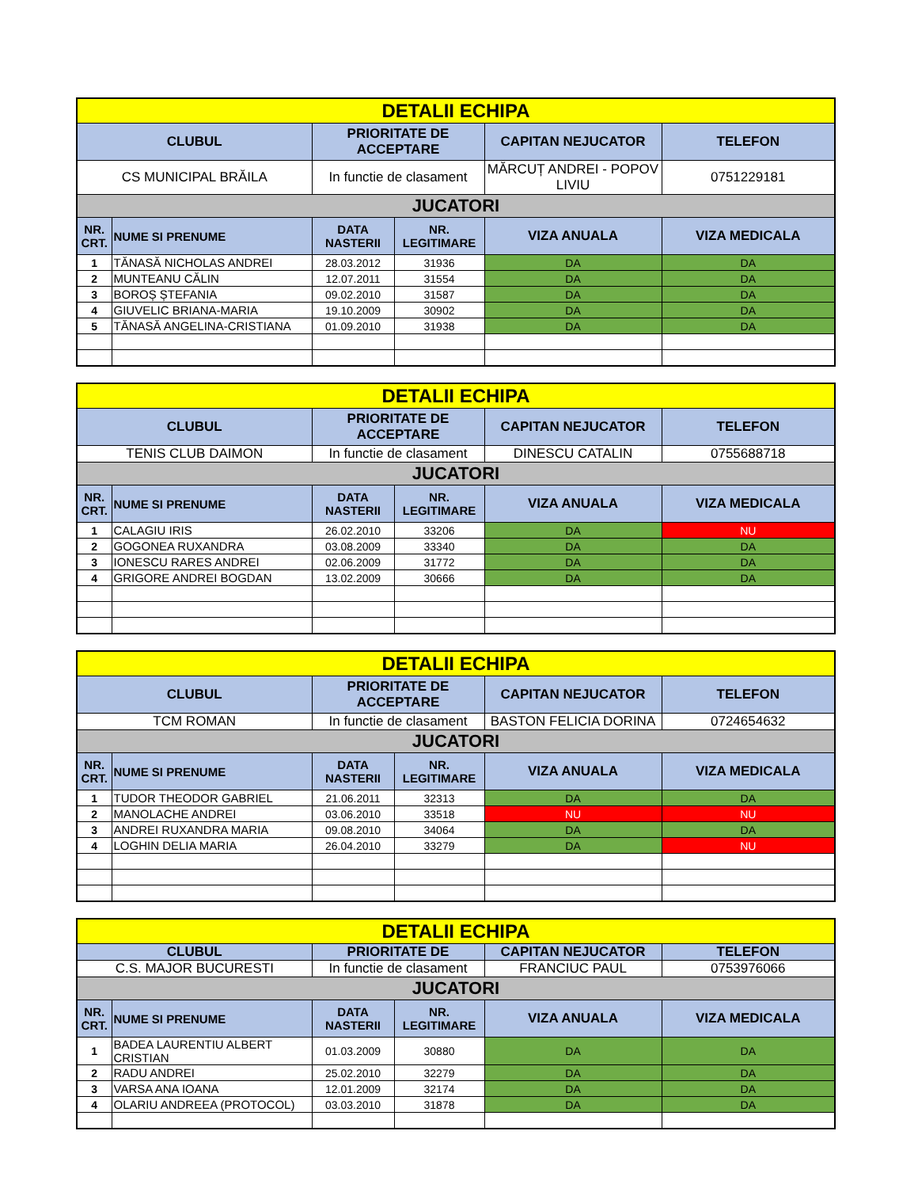| DETALII ECHIPA | | | | | |
| CLUBUL | | PRIORITATE DE ACCEPTARE | | CAPITAN NEJUCATOR | TELEFON |
| CS MUNICIPAL BRĂILA | | In functie de clasament | | MĂRCUȚ ANDREI - POPOV LIVIU | 0751229181 |
| JUCATORI | | | | | |
| NR. CRT. | NUME SI PRENUME | DATA NASTERII | NR. LEGITIMARE | VIZA ANUALA | VIZA MEDICALA |
| 1 | TĂNASĂ NICHOLAS ANDREI | 28.03.2012 | 31936 | DA | DA |
| 2 | MUNTEANU CĂLIN | 12.07.2011 | 31554 | DA | DA |
| 3 | BOROȘ ȘTEFANIA | 09.02.2010 | 31587 | DA | DA |
| 4 | GIUVELIC BRIANA-MARIA | 19.10.2009 | 30902 | DA | DA |
| 5 | TĂNASĂ ANGELINA-CRISTIANA | 01.09.2010 | 31938 | DA | DA |
| DETALII ECHIPA | | | | | |
| CLUBUL | | PRIORITATE DE ACCEPTARE | | CAPITAN NEJUCATOR | TELEFON |
| TENIS CLUB DAIMON | | In functie de clasament | | DINESCU CATALIN | 0755688718 |
| JUCATORI | | | | | |
| NR. CRT. | NUME SI PRENUME | DATA NASTERII | NR. LEGITIMARE | VIZA ANUALA | VIZA MEDICALA |
| 1 | CALAGIU IRIS | 26.02.2010 | 33206 | DA | NU |
| 2 | GOGONEA RUXANDRA | 03.08.2009 | 33340 | DA | DA |
| 3 | IONESCU RARES ANDREI | 02.06.2009 | 31772 | DA | DA |
| 4 | GRIGORE ANDREI BOGDAN | 13.02.2009 | 30666 | DA | DA |
| DETALII ECHIPA | | | | | |
| CLUBUL | | PRIORITATE DE ACCEPTARE | | CAPITAN NEJUCATOR | TELEFON |
| TCM ROMAN | | In functie de clasament | | BASTON FELICIA DORINA | 0724654632 |
| JUCATORI | | | | | |
| NR. CRT. | NUME SI PRENUME | DATA NASTERII | NR. LEGITIMARE | VIZA ANUALA | VIZA MEDICALA |
| 1 | TUDOR THEODOR GABRIEL | 21.06.2011 | 32313 | DA | DA |
| 2 | MANOLACHE ANDREI | 03.06.2010 | 33518 | NU | NU |
| 3 | ANDREI RUXANDRA MARIA | 09.08.2010 | 34064 | DA | DA |
| 4 | LOGHIN DELIA MARIA | 26.04.2010 | 33279 | DA | NU |
| DETALII ECHIPA | | | | | |
| CLUBUL | | PRIORITATE DE | | CAPITAN NEJUCATOR | TELEFON |
| C.S. MAJOR BUCURESTI | | In functie de clasament | | FRANCIUC PAUL | 0753976066 |
| JUCATORI | | | | | |
| NR. CRT. | NUME SI PRENUME | DATA NASTERII | NR. LEGITIMARE | VIZA ANUALA | VIZA MEDICALA |
| 1 | BADEA LAURENTIU ALBERT CRISTIAN | 01.03.2009 | 30880 | DA | DA |
| 2 | RADU ANDREI | 25.02.2010 | 32279 | DA | DA |
| 3 | VARSA ANA IOANA | 12.01.2009 | 32174 | DA | DA |
| 4 | OLARIU ANDREEA (PROTOCOL) | 03.03.2010 | 31878 | DA | DA |